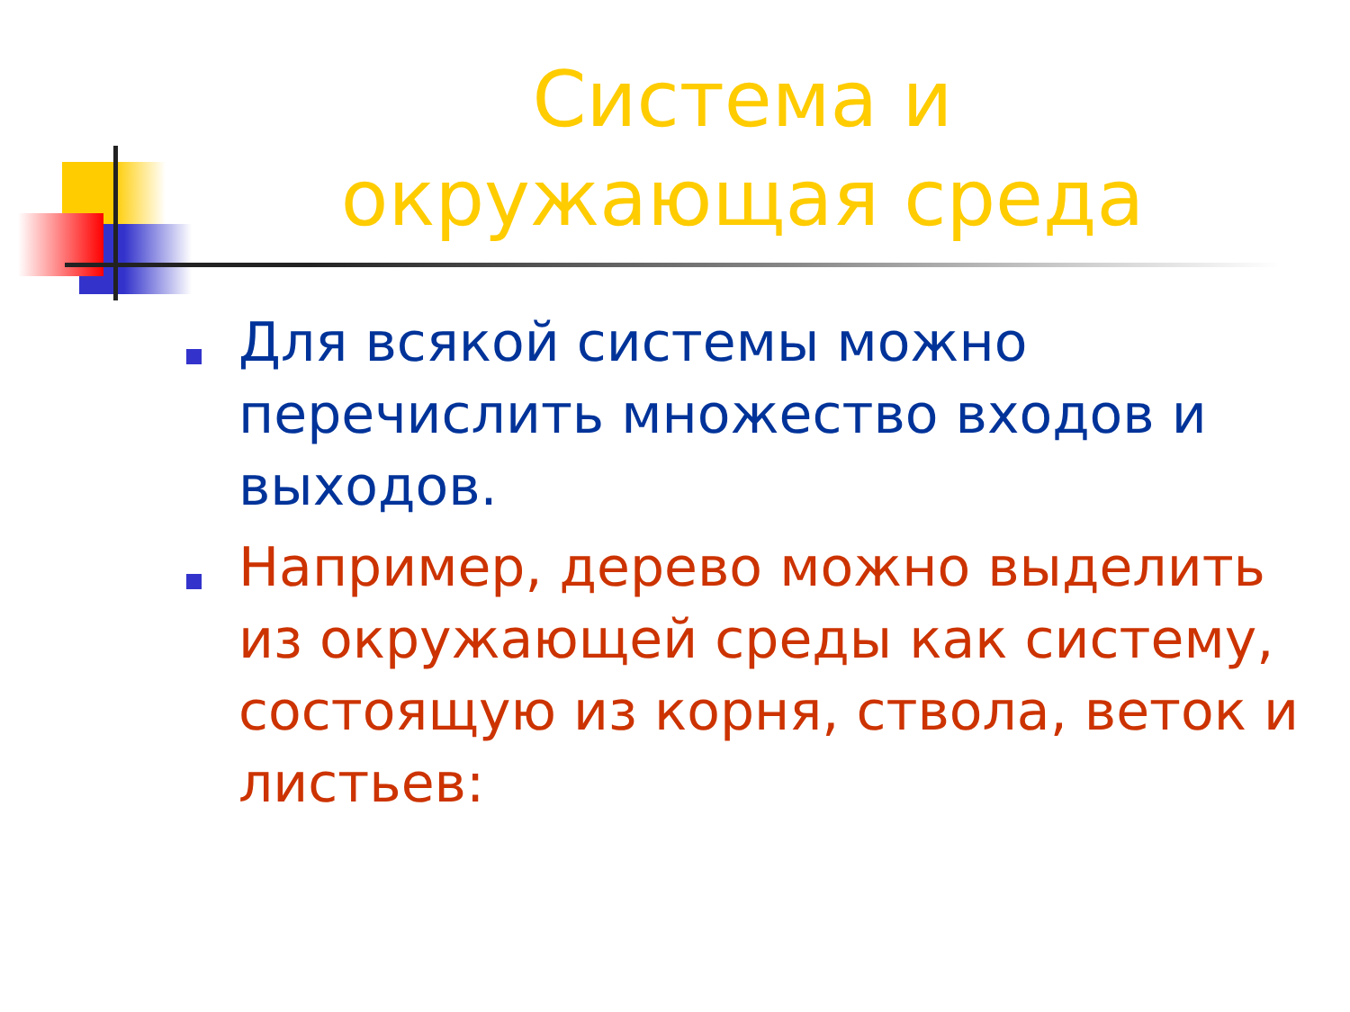Система и окружающая среда
Для всякой системы можно перечислить множество входов и выходов.
Например, дерево можно выделить из окружающей среды как систему, состоящую из корня, ствола, веток и листьев: